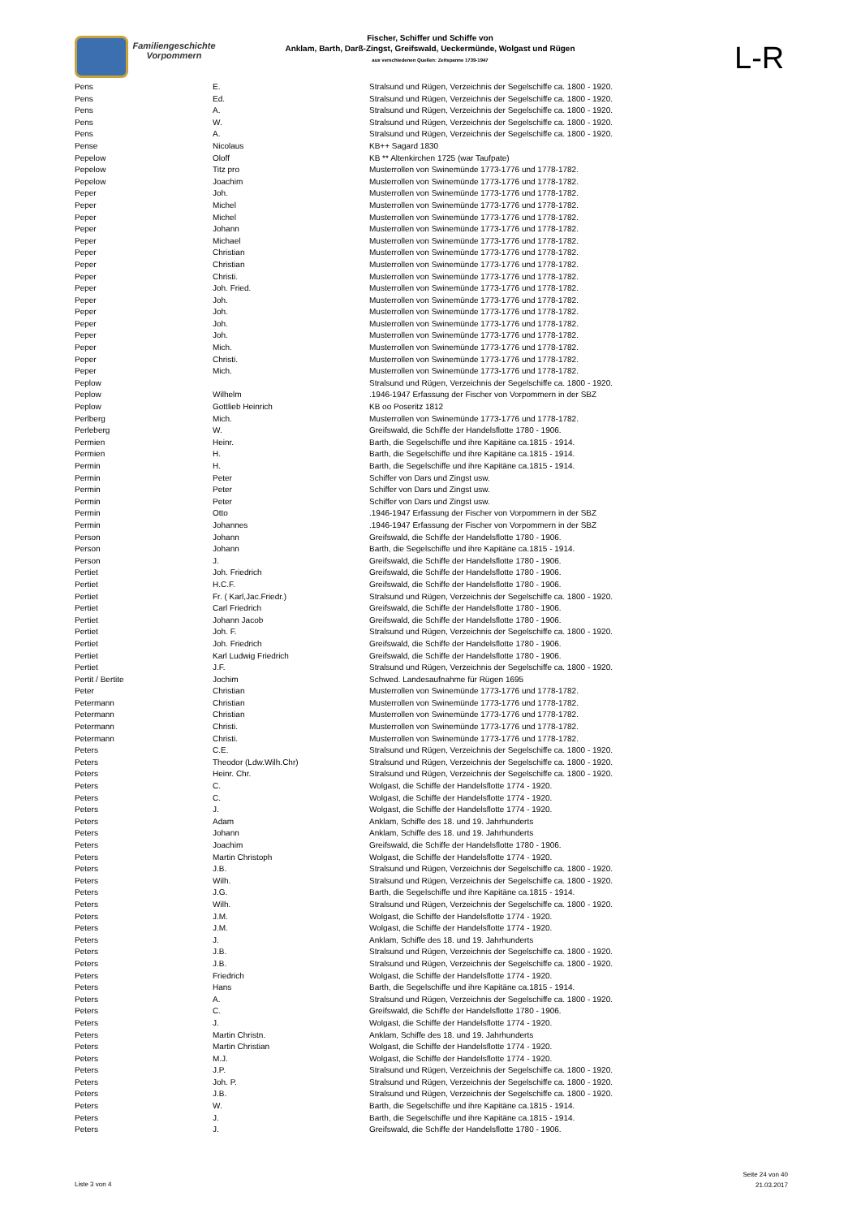Familiengeschichte
Vorpommern
Fischer, Schiffer und Schiffe von
Anklam, Barth, Darß-Zingst, Greifswald, Ueckermünde, Wolgast und Rügen
aus verschiedenen Quellen: Zeitspanne 1739-1947
L-R
| Pens | E. | Stralsund und Rügen, Verzeichnis der Segelschiffe ca. 1800 - 1920. |
| Pens | Ed. | Stralsund und Rügen, Verzeichnis der Segelschiffe ca. 1800 - 1920. |
| Pens | A. | Stralsund und Rügen, Verzeichnis der Segelschiffe ca. 1800 - 1920. |
| Pens | W. | Stralsund und Rügen, Verzeichnis der Segelschiffe ca. 1800 - 1920. |
| Pens | A. | Stralsund und Rügen, Verzeichnis der Segelschiffe ca. 1800 - 1920. |
| Pense | Nicolaus | KB++ Sagard 1830 |
| Pepelow | Oloff | KB ** Altenkirchen 1725 (war Taufpate) |
| Pepelow | Titz pro | Musterrollen von Swinemünde 1773-1776 und 1778-1782. |
| Pepelow | Joachim | Musterrollen von Swinemünde 1773-1776 und 1778-1782. |
| Peper | Joh. | Musterrollen von Swinemünde 1773-1776 und 1778-1782. |
| Peper | Michel | Musterrollen von Swinemünde 1773-1776 und 1778-1782. |
| Peper | Michel | Musterrollen von Swinemünde 1773-1776 und 1778-1782. |
| Peper | Johann | Musterrollen von Swinemünde 1773-1776 und 1778-1782. |
| Peper | Michael | Musterrollen von Swinemünde 1773-1776 und 1778-1782. |
| Peper | Christian | Musterrollen von Swinemünde 1773-1776 und 1778-1782. |
| Peper | Christian | Musterrollen von Swinemünde 1773-1776 und 1778-1782. |
| Peper | Christi. | Musterrollen von Swinemünde 1773-1776 und 1778-1782. |
| Peper | Joh. Fried. | Musterrollen von Swinemünde 1773-1776 und 1778-1782. |
| Peper | Joh. | Musterrollen von Swinemünde 1773-1776 und 1778-1782. |
| Peper | Joh. | Musterrollen von Swinemünde 1773-1776 und 1778-1782. |
| Peper | Joh. | Musterrollen von Swinemünde 1773-1776 und 1778-1782. |
| Peper | Joh. | Musterrollen von Swinemünde 1773-1776 und 1778-1782. |
| Peper | Mich. | Musterrollen von Swinemünde 1773-1776 und 1778-1782. |
| Peper | Christi. | Musterrollen von Swinemünde 1773-1776 und 1778-1782. |
| Peper | Mich. | Musterrollen von Swinemünde 1773-1776 und 1778-1782. |
| Peplow | | Stralsund und Rügen, Verzeichnis der Segelschiffe ca. 1800 - 1920. |
| Peplow | Wilhelm | .1946-1947 Erfassung der Fischer von Vorpommern in der SBZ |
| Peplow | Gottlieb Heinrich | KB oo Poseritz 1812 |
| Perlberg | Mich. | Musterrollen von Swinemünde 1773-1776 und 1778-1782. |
| Perleberg | W. | Greifswald, die Schiffe der Handelsflotte 1780 - 1906. |
| Permien | Heinr. | Barth, die Segelschiffe und ihre Kapitäne ca.1815 - 1914. |
| Permien | H. | Barth, die Segelschiffe und ihre Kapitäne ca.1815 - 1914. |
| Permin | H. | Barth, die Segelschiffe und ihre Kapitäne ca.1815 - 1914. |
| Permin | Peter | Schiffer von Dars und Zingst usw. |
| Permin | Peter | Schiffer von Dars und Zingst usw. |
| Permin | Peter | Schiffer von Dars und Zingst usw. |
| Permin | Otto | .1946-1947 Erfassung der Fischer von Vorpommern in der SBZ |
| Permin | Johannes | .1946-1947 Erfassung der Fischer von Vorpommern in der SBZ |
| Person | Johann | Greifswald, die Schiffe der Handelsflotte 1780 - 1906. |
| Person | Johann | Barth, die Segelschiffe und ihre Kapitäne ca.1815 - 1914. |
| Person | J. | Greifswald, die Schiffe der Handelsflotte 1780 - 1906. |
| Pertiet | Joh. Friedrich | Greifswald, die Schiffe der Handelsflotte 1780 - 1906. |
| Pertiet | H.C.F. | Greifswald, die Schiffe der Handelsflotte 1780 - 1906. |
| Pertiet | Fr. ( Karl,Jac.Friedr.) | Stralsund und Rügen, Verzeichnis der Segelschiffe ca. 1800 - 1920. |
| Pertiet | Carl Friedrich | Greifswald, die Schiffe der Handelsflotte 1780 - 1906. |
| Pertiet | Johann Jacob | Greifswald, die Schiffe der Handelsflotte 1780 - 1906. |
| Pertiet | Joh. F. | Stralsund und Rügen, Verzeichnis der Segelschiffe ca. 1800 - 1920. |
| Pertiet | Joh. Friedrich | Greifswald, die Schiffe der Handelsflotte 1780 - 1906. |
| Pertiet | Karl Ludwig Friedrich | Greifswald, die Schiffe der Handelsflotte 1780 - 1906. |
| Pertiet | J.F. | Stralsund und Rügen, Verzeichnis der Segelschiffe ca. 1800 - 1920. |
| Pertit / Bertite | Jochim | Schwed. Landesaufnahme für Rügen 1695 |
| Peter | Christian | Musterrollen von Swinemünde 1773-1776 und 1778-1782. |
| Petermann | Christian | Musterrollen von Swinemünde 1773-1776 und 1778-1782. |
| Petermann | Christian | Musterrollen von Swinemünde 1773-1776 und 1778-1782. |
| Petermann | Christi. | Musterrollen von Swinemünde 1773-1776 und 1778-1782. |
| Petermann | Christi. | Musterrollen von Swinemünde 1773-1776 und 1778-1782. |
| Peters | C.E. | Stralsund und Rügen, Verzeichnis der Segelschiffe ca. 1800 - 1920. |
| Peters | Theodor (Ldw.Wilh.Chr) | Stralsund und Rügen, Verzeichnis der Segelschiffe ca. 1800 - 1920. |
| Peters | Heinr. Chr. | Stralsund und Rügen, Verzeichnis der Segelschiffe ca. 1800 - 1920. |
| Peters | C. | Wolgast, die Schiffe der Handelsflotte 1774 - 1920. |
| Peters | C. | Wolgast, die Schiffe der Handelsflotte 1774 - 1920. |
| Peters | J. | Wolgast, die Schiffe der Handelsflotte 1774 - 1920. |
| Peters | Adam | Anklam, Schiffe des 18. und 19. Jahrhunderts |
| Peters | Johann | Anklam, Schiffe des 18. und 19. Jahrhunderts |
| Peters | Joachim | Greifswald, die Schiffe der Handelsflotte 1780 - 1906. |
| Peters | Martin Christoph | Wolgast, die Schiffe der Handelsflotte 1774 - 1920. |
| Peters | J.B. | Stralsund und Rügen, Verzeichnis der Segelschiffe ca. 1800 - 1920. |
| Peters | Wilh. | Stralsund und Rügen, Verzeichnis der Segelschiffe ca. 1800 - 1920. |
| Peters | J.G. | Barth, die Segelschiffe und ihre Kapitäne ca.1815 - 1914. |
| Peters | Wilh. | Stralsund und Rügen, Verzeichnis der Segelschiffe ca. 1800 - 1920. |
| Peters | J.M. | Wolgast, die Schiffe der Handelsflotte 1774 - 1920. |
| Peters | J.M. | Wolgast, die Schiffe der Handelsflotte 1774 - 1920. |
| Peters | J. | Anklam, Schiffe des 18. und 19. Jahrhunderts |
| Peters | J.B. | Stralsund und Rügen, Verzeichnis der Segelschiffe ca. 1800 - 1920. |
| Peters | J.B. | Stralsund und Rügen, Verzeichnis der Segelschiffe ca. 1800 - 1920. |
| Peters | Friedrich | Wolgast, die Schiffe der Handelsflotte 1774 - 1920. |
| Peters | Hans | Barth, die Segelschiffe und ihre Kapitäne ca.1815 - 1914. |
| Peters | A. | Stralsund und Rügen, Verzeichnis der Segelschiffe ca. 1800 - 1920. |
| Peters | C. | Greifswald, die Schiffe der Handelsflotte 1780 - 1906. |
| Peters | J. | Wolgast, die Schiffe der Handelsflotte 1774 - 1920. |
| Peters | Martin Christn. | Anklam, Schiffe des 18. und 19. Jahrhunderts |
| Peters | Martin Christian | Wolgast, die Schiffe der Handelsflotte 1774 - 1920. |
| Peters | M.J. | Wolgast, die Schiffe der Handelsflotte 1774 - 1920. |
| Peters | J.P. | Stralsund und Rügen, Verzeichnis der Segelschiffe ca. 1800 - 1920. |
| Peters | Joh. P. | Stralsund und Rügen, Verzeichnis der Segelschiffe ca. 1800 - 1920. |
| Peters | J.B. | Stralsund und Rügen, Verzeichnis der Segelschiffe ca. 1800 - 1920. |
| Peters | W. | Barth, die Segelschiffe und ihre Kapitäne ca.1815 - 1914. |
| Peters | J. | Barth, die Segelschiffe und ihre Kapitäne ca.1815 - 1914. |
| Peters | J. | Greifswald, die Schiffe der Handelsflotte 1780 - 1906. |
Liste 3 von 4
Seite 24 von 40
21.03.2017